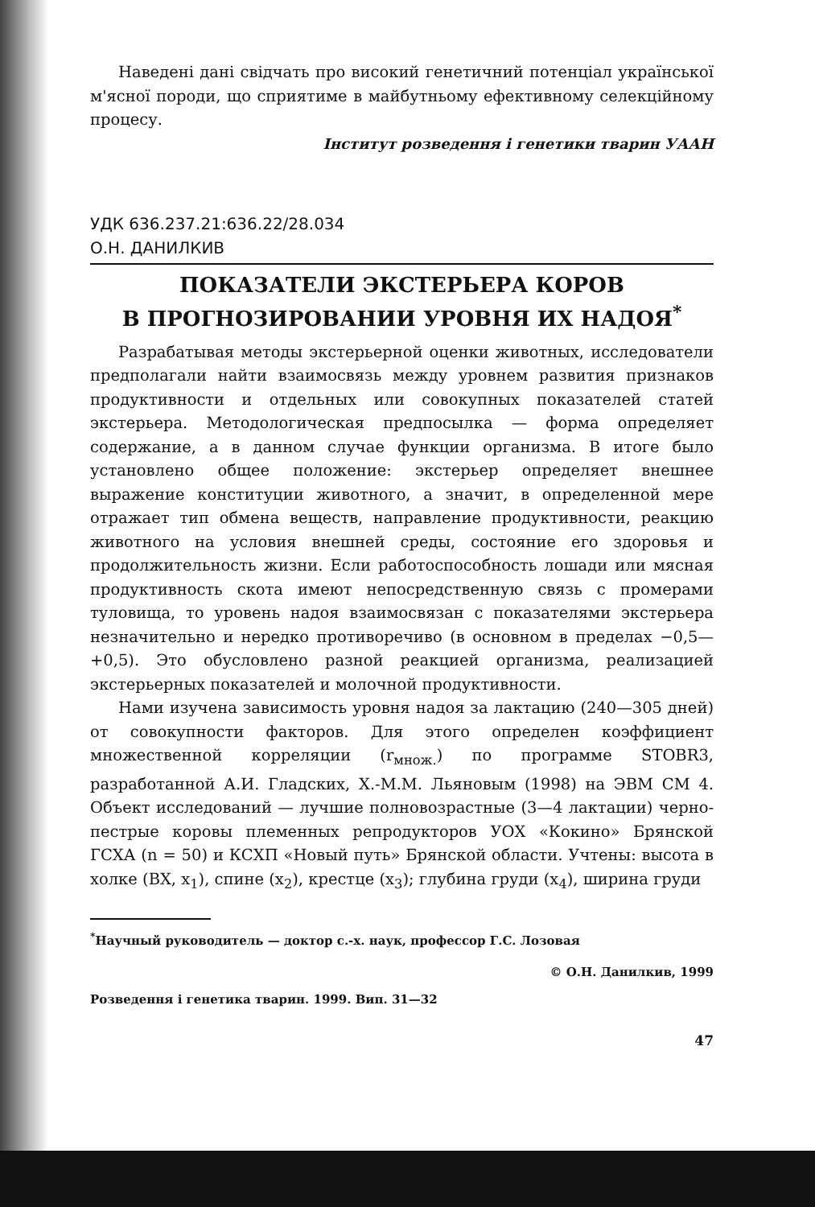Наведені дані свідчать про високий генетичний потенціал української м'ясної породи, що сприятиме в майбутньому ефективному селекційному процесу.
Інститут розведення і генетики тварин УААН
УДК 636.237.21:636.22/28.034
О.Н. ДАНИЛКИВ
ПОКАЗАТЕЛИ ЭКСТЕРЬЕРА КОРОВ
В ПРОГНОЗИРОВАНИИ УРОВНЯ ИХ НАДОЯ<sup>*</sup>
Разрабатывая методы экстерьерной оценки животных, исследователи предполагали найти взаимосвязь между уровнем развития признаков продуктивности и отдельных или совокупных показателей статей экстерьера. Методологическая предпосылка — форма определяет содержание, а в данном случае функции организма. В итоге было установлено общее положение: экстерьер определяет внешнее выражение конституции животного, а значит, в определенной мере отражает тип обмена веществ, направление продуктивности, реакцию животного на условия внешней среды, состояние его здоровья и продолжительность жизни. Если работоспособность лошади или мясная продуктивность скота имеют непосредственную связь с промерами туловища, то уровень надоя взаимосвязан с показателями экстерьера незначительно и нередко противоречиво (в основном в пределах −0,5—+0,5). Это обусловлено разной реакцией организма, реализацией экстерьерных показателей и молочной продуктивности.
Нами изучена зависимость уровня надоя за лактацию (240—305 дней) от совокупности факторов. Для этого определен коэффициент множественной корреляции (r<sub>множ.</sub>) по программе STOBR3, разработанной А.И. Гладских, Х.-М.М. Льяновым (1998) на ЭВМ СМ 4. Объект исследований — лучшие полновозрастные (3—4 лактации) черно-пестрые коровы племенных репродукторов УОХ «Кокино» Брянской ГСХА (n = 50) и КСХП «Новый путь» Брянской области. Учтены: высота в холке (ВХ, x<sub>1</sub>), спине (x<sub>2</sub>), крестце (x<sub>3</sub>); глубина груди (x<sub>4</sub>), ширина груди
<sup>*</sup> Научный руководитель — доктор с.-х. наук, профессор Г.С. Лозовая
© О.Н. Данилкив, 1999
Розведення і генетика тварин. 1999. Вип. 31—32
47